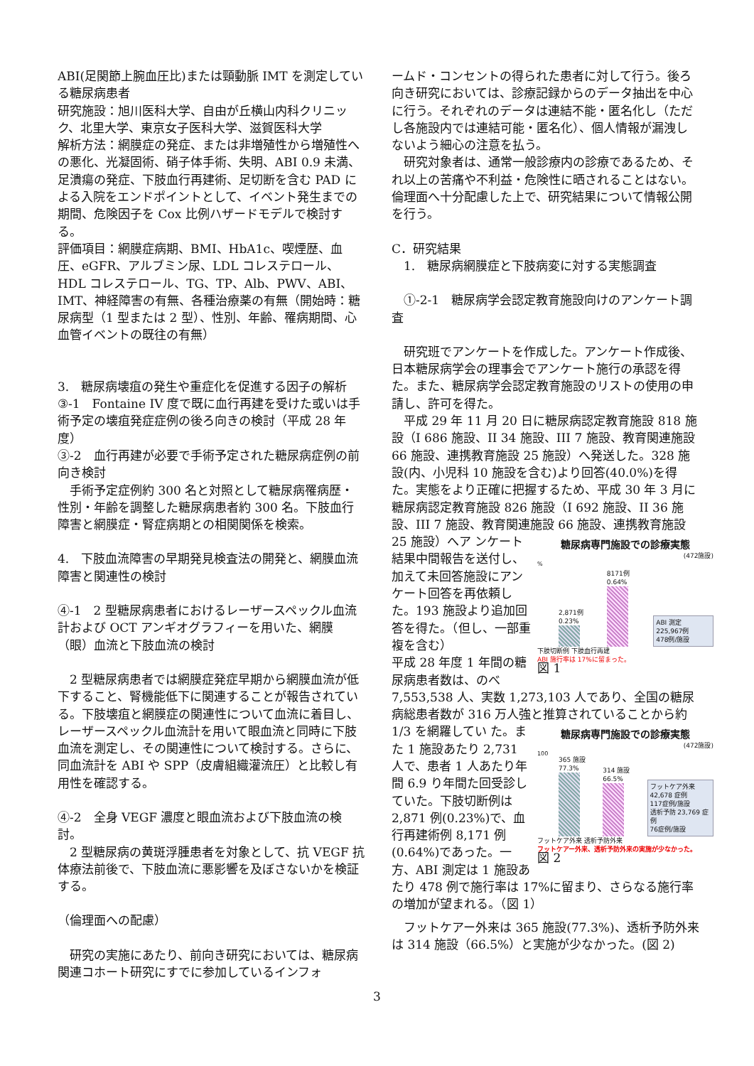ABI(足関節上腕血圧比)または頸動脈 IMT を測定している糖尿病患者
研究施設：旭川医科大学、自由が丘横山内科クリニック、北里大学、東京女子医科大学、滋賀医科大学
解析方法：網膜症の発症、または非増殖性から増殖性への悪化、光凝固術、硝子体手術、失明、ABI 0.9 未満、足潰瘍の発症、下肢血行再建術、足切断を含む PAD による入院をエンドポイントとして、イベント発生までの期間、危険因子を Cox 比例ハザードモデルで検討する。
評価項目：網膜症病期、BMI、HbA1c、喫煙歴、血圧、eGFR、アルブミン尿、LDL コレステロール、HDL コレステロール、TG、TP、Alb、PWV、ABI、IMT、神経障害の有無、各種治療薬の有無（開始時：糖尿病型（1 型または 2 型）、性別、年齢、罹病期間、心血管イベントの既往の有無）
3.　糖尿病壊疽の発生や重症化を促進する因子の解析
③-1　Fontaine IV 度で既に血行再建を受けた或いは手術予定の壊疽発症症例の後ろ向きの検討（平成 28 年度）
③-2　血行再建が必要で手術予定された糖尿病症例の前向き検討
　手術予定症例約 300 名と対照として糖尿病罹病歴・性別・年齢を調整した糖尿病患者約 300 名。下肢血行障害と網膜症・腎症病期との相関関係を検索。
4.　下肢血流障害の早期発見検査法の開発と、網膜血流障害と関連性の検討
④-1　2 型糖尿病患者におけるレーザースペックル血流計および OCT アンギオグラフィーを用いた、網膜（眼）血流と下肢血流の検討
　2 型糖尿病患者では網膜症発症早期から網膜血流が低下すること、腎機能低下に関連することが報告されている。下肢壊疽と網膜症の関連性について血流に着目し、レーザースペックル血流計を用いて眼血流と同時に下肢血流を測定し、その関連性について検討する。さらに、同血流計を ABI や SPP（皮膚組織灌流圧）と比較し有用性を確認する。
④-2　全身 VEGF 濃度と眼血流および下肢血流の検討。
　2 型糖尿病の黄斑浮腫患者を対象として、抗 VEGF 抗体療法前後で、下肢血流に悪影響を及ぼさないかを検証する。
（倫理面への配慮）
　研究の実施にあたり、前向き研究においては、糖尿病関連コホート研究にすでに参加しているインフォ
ームド・コンセントの得られた患者に対して行う。後ろ向き研究においては、診療記録からのデータ抽出を中心に行う。それぞれのデータは連結不能・匿名化し（ただし各施設内では連結可能・匿名化）、個人情報が漏洩しないよう細心の注意を払う。
　研究対象者は、通常一般診療内の診療であるため、それ以上の苦痛や不利益・危険性に晒されることはない。倫理面へ十分配慮した上で、研究結果について情報公開を行う。
C．研究結果
　1.　糖尿病網膜症と下肢病変に対する実態調査
　①-2-1　糖尿病学会認定教育施設向けのアンケート調査
　研究班でアンケートを作成した。アンケート作成後、日本糖尿病学会の理事会でアンケート施行の承認を得た。また、糖尿病学会認定教育施設のリストの使用の申請し、許可を得た。
　平成 29 年 11 月 20 日に糖尿病認定教育施設 818 施設（I 686 施設、II 34 施設、III 7 施設、教育関連施設 66 施設、連携教育施設 25 施設）へ発送した。328 施設(内、小児科 10 施設を含む)より回答(40.0%)を得た。実態をより正確に把握するため、平成 30 年 3 月に糖尿病認定教育施設 826 施設（I 692 施設、II 36 施設、III 7 施設、教育関連施設 66 施設、連携教育施設 25 施設）へア 糖尿病専門施設での診療実態
(472施設)%
2,871例 0.23% 8171例 0.64% ABI 測定　225,967例
478例/施設
下肢切断例 下肢血行再建
ABI 施行率は 17%に留まった。
図 1 ンケート結果中間報告を送付し、加えて未回答施設にアンケート回答を再依頼した。193 施設より追加回答を得た。（但し、一部重複を含む）
平成 28 年度 1 年間の糖尿病患者数は、のべ 7,553,538 人、実数 1,273,103 人であり、全国の糖尿病総患者数が 316 万人強と推算されていることから約 1/3 を網羅してい 糖尿病専門施設での診療実態
(472施設)
100
365 施設 77.3% 314 施設 66.5% フットケア外来 42,678 症例
117症例/施設
透析予防 23,769 症例
76症例/施設
フットケア外来 透析予防外来
フットケアー外来、透析予防外来の実施が少なかった。
図 2 た。また 1 施設あたり 2,731 人で、患者 1 人あたり年間 6.9 り年間た回受診していた。下肢切断例は 2,871 例(0.23%)で、血行再建術例 8,171 例(0.64%)であった。一方、ABI 測定は 1 施設あたり 478 例で施行率は 17%に留まり、さらなる施行率の増加が望まれる。（図 1）
　フットケアー外来は 365 施設(77.3%)、透析予防外来は 314 施設（66.5%）と実施が少なかった。(図 2)
3